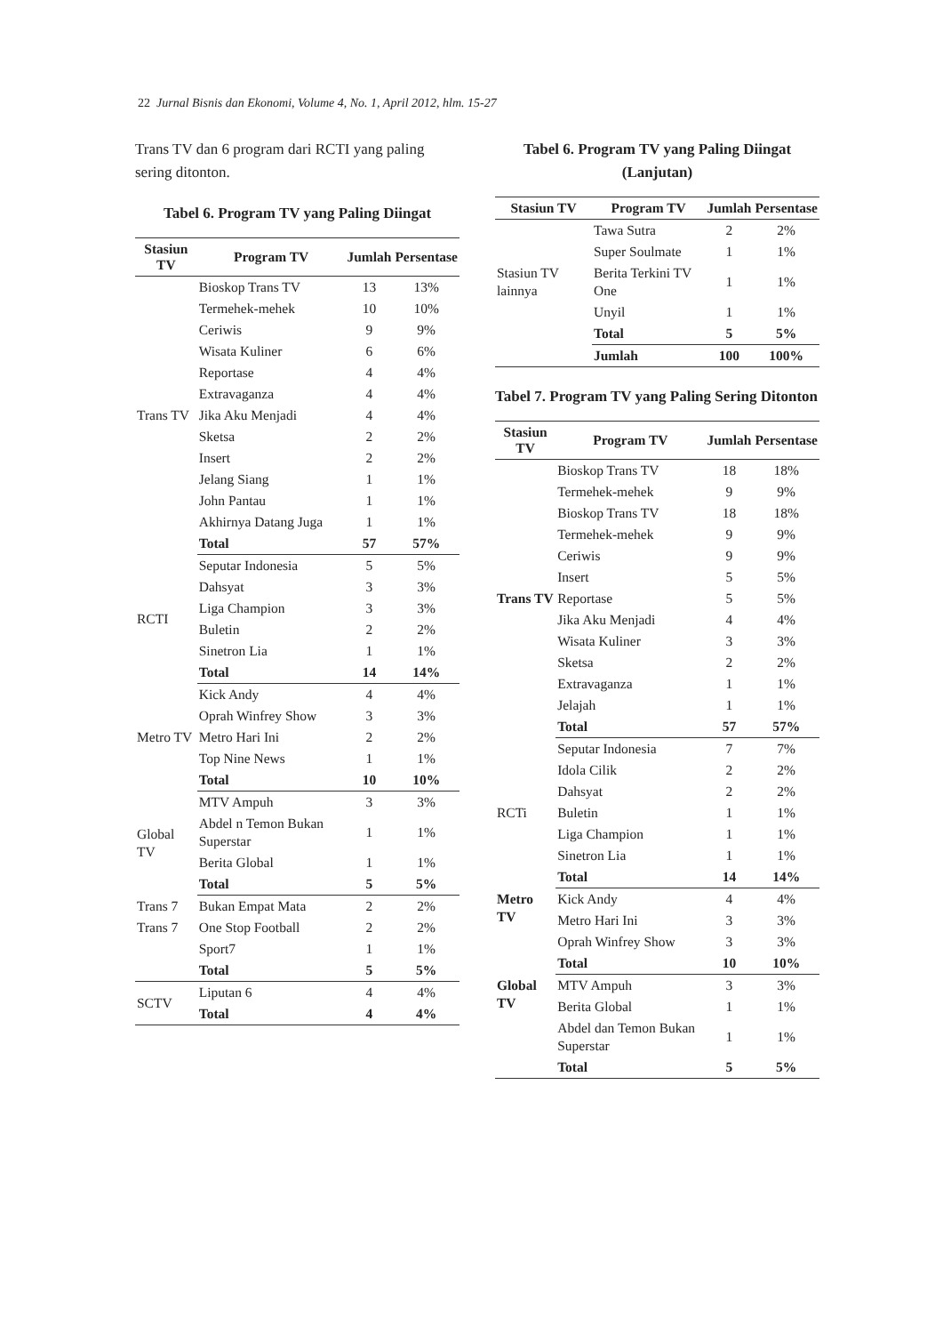22 Jurnal Bisnis dan Ekonomi, Volume 4, No. 1, April 2012, hlm. 15-27
Trans TV dan 6 program dari RCTI yang paling sering ditonton.
Tabel 6. Program TV yang Paling Diingat
| Stasiun TV | Program TV | Jumlah | Persentase |
| --- | --- | --- | --- |
| Trans TV | Bioskop Trans TV | 13 | 13% |
| | Termehek-mehek | 10 | 10% |
| | Ceriwis | 9 | 9% |
| | Wisata Kuliner | 6 | 6% |
| | Reportase | 4 | 4% |
| | Extravaganza | 4 | 4% |
| | Jika Aku Menjadi | 4 | 4% |
| | Sketsa | 2 | 2% |
| | Insert | 2 | 2% |
| | Jelang Siang | 1 | 1% |
| | John Pantau | 1 | 1% |
| | Akhirnya Datang Juga | 1 | 1% |
| | Total | 57 | 57% |
| RCTI | Seputar Indonesia | 5 | 5% |
| | Dahsyat | 3 | 3% |
| | Liga Champion | 3 | 3% |
| | Buletin | 2 | 2% |
| | Sinetron Lia | 1 | 1% |
| | Total | 14 | 14% |
| Metro TV | Kick Andy | 4 | 4% |
| | Oprah Winfrey Show | 3 | 3% |
| | Metro Hari Ini | 2 | 2% |
| | Top Nine News | 1 | 1% |
| | Total | 10 | 10% |
| Global TV | MTV Ampuh | 3 | 3% |
| | Abdel n Temon Bukan Superstar | 1 | 1% |
| | Berita Global | 1 | 1% |
| | Total | 5 | 5% |
| Trans 7 | Bukan Empat Mata | 2 | 2% |
| Trans 7 | One Stop Football | 2 | 2% |
| | Sport7 | 1 | 1% |
| | Total | 5 | 5% |
| SCTV | Liputan 6 | 4 | 4% |
| | Total | 4 | 4% |
Tabel 6. Program TV yang Paling Diingat (Lanjutan)
| Stasiun TV | Program TV | Jumlah | Persentase |
| --- | --- | --- | --- |
| Stasiun TV lainnya | Tawa Sutra | 2 | 2% |
| | Super Soulmate | 1 | 1% |
| | Berita Terkini TV One | 1 | 1% |
| | Unyil | 1 | 1% |
| | Total | 5 | 5% |
| | Jumlah | 100 | 100% |
Tabel 7. Program TV yang Paling Sering Ditonton
| Stasiun TV | Program TV | Jumlah | Persentase |
| --- | --- | --- | --- |
| Trans TV | Bioskop Trans TV | 18 | 18% |
| | Termehek-mehek | 9 | 9% |
| | Bioskop Trans TV | 18 | 18% |
| | Termehek-mehek | 9 | 9% |
| | Ceriwis | 9 | 9% |
| | Insert | 5 | 5% |
| | Reportase | 5 | 5% |
| | Jika Aku Menjadi | 4 | 4% |
| | Wisata Kuliner | 3 | 3% |
| | Sketsa | 2 | 2% |
| | Extravaganza | 1 | 1% |
| | Jelajah | 1 | 1% |
| | Total | 57 | 57% |
| RCTi | Seputar Indonesia | 7 | 7% |
| | Idola Cilik | 2 | 2% |
| | Dahsyat | 2 | 2% |
| | Buletin | 1 | 1% |
| | Liga Champion | 1 | 1% |
| | Sinetron Lia | 1 | 1% |
| | Total | 14 | 14% |
| Metro TV | Kick Andy | 4 | 4% |
| | Metro Hari Ini | 3 | 3% |
| | Oprah Winfrey Show | 3 | 3% |
| | Total | 10 | 10% |
| Global TV | MTV Ampuh | 3 | 3% |
| | Berita Global | 1 | 1% |
| | Abdel dan Temon Bukan Superstar | 1 | 1% |
| | Total | 5 | 5% |